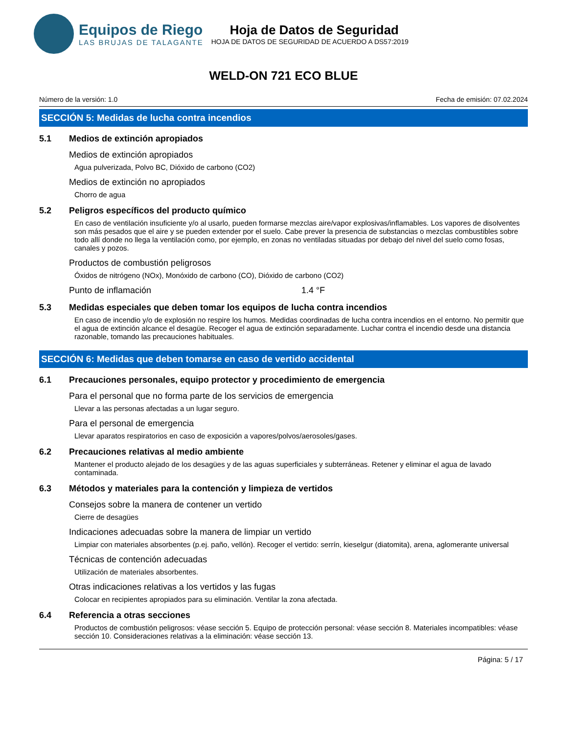Equipos de Riego
LAS BRUJAS DE TALAGANTE
Hoja de Datos de Seguridad
HOJA DE DATOS DE SEGURIDAD DE ACUERDO A DS57:2019
WELD-ON 721 ECO BLUE
Número de la versión: 1.0 Fecha de emisión: 07.02.2024
SECCIÓN 5: Medidas de lucha contra incendios
5.1 Medios de extinción apropiados
Medios de extinción apropiados
Agua pulverizada, Polvo BC, Dióxido de carbono (CO2)
Medios de extinción no apropiados
Chorro de agua
5.2 Peligros específicos del producto químico
En caso de ventilación insuficiente y/o al usarlo, pueden formarse mezclas aire/vapor explosivas/inflamables. Los vapores de disolventes son más pesados que el aire y se pueden extender por el suelo. Cabe prever la presencia de substancias o mezclas combustibles sobre todo allí donde no llega la ventilación como, por ejemplo, en zonas no ventiladas situadas por debajo del nivel del suelo como fosas, canales y pozos.
Productos de combustión peligrosos
Óxidos de nitrógeno (NOx), Monóxido de carbono (CO), Dióxido de carbono (CO2)
Punto de inflamación 1.4 °F
5.3 Medidas especiales que deben tomar los equipos de lucha contra incendios
En caso de incendio y/o de explosión no respire los humos. Medidas coordinadas de lucha contra incendios en el entorno. No permitir que el agua de extinción alcance el desagüe. Recoger el agua de extinción separadamente. Luchar contra el incendio desde una distancia razonable, tomando las precauciones habituales.
SECCIÓN 6: Medidas que deben tomarse en caso de vertido accidental
6.1 Precauciones personales, equipo protector y procedimiento de emergencia
Para el personal que no forma parte de los servicios de emergencia
Llevar a las personas afectadas a un lugar seguro.
Para el personal de emergencia
Llevar aparatos respiratorios en caso de exposición a vapores/polvos/aerosoles/gases.
6.2 Precauciones relativas al medio ambiente
Mantener el producto alejado de los desagües y de las aguas superficiales y subterráneas. Retener y eliminar el agua de lavado contaminada.
6.3 Métodos y materiales para la contención y limpieza de vertidos
Consejos sobre la manera de contener un vertido
Cierre de desagües
Indicaciones adecuadas sobre la manera de limpiar un vertido
Limpiar con materiales absorbentes (p.ej. paño, vellón). Recoger el vertido: serrín, kieselgur (diatomita), arena, aglomerante universal
Técnicas de contención adecuadas
Utilización de materiales absorbentes.
Otras indicaciones relativas a los vertidos y las fugas
Colocar en recipientes apropiados para su eliminación. Ventilar la zona afectada.
6.4 Referencia a otras secciones
Productos de combustión peligrosos: véase sección 5. Equipo de protección personal: véase sección 8. Materiales incompatibles: véase sección 10. Consideraciones relativas a la eliminación: véase sección 13.
Página: 5 / 17